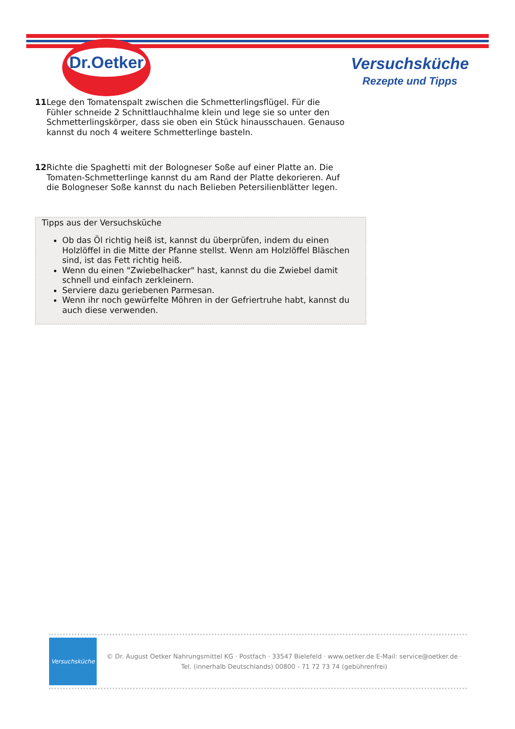Dr.Oetker
Versuchsküche
Rezepte und Tipps
11 Lege den Tomatenspalt zwischen die Schmetterlingsflügel. Für die Fühler schneide 2 Schnittlauchhalme klein und lege sie so unter den Schmetterlingskörper, dass sie oben ein Stück hinausschauen. Genauso kannst du noch 4 weitere Schmetterlinge basteln.
12 Richte die Spaghetti mit der Bologneser Soße auf einer Platte an. Die Tomaten-Schmetterlinge kannst du am Rand der Platte dekorieren. Auf die Bologneser Soße kannst du nach Belieben Petersilienblätter legen.
Tipps aus der Versuchsküche
Ob das Öl richtig heiß ist, kannst du überprüfen, indem du einen Holzlöffel in die Mitte der Pfanne stellst. Wenn am Holzlöffel Bläschen sind, ist das Fett richtig heiß.
Wenn du einen "Zwiebelhacker" hast, kannst du die Zwiebel damit schnell und einfach zerkleinern.
Serviere dazu geriebenen Parmesan.
Wenn ihr noch gewürfelte Möhren in der Gefriertruhe habt, kannst du auch diese verwenden.
Versuchsküche
© Dr. August Oetker Nahrungsmittel KG · Postfach · 33547 Bielefeld · www.oetker.de E-Mail: service@oetker.de ·
Tel. (innerhalb Deutschlands) 00800 - 71 72 73 74 (gebührenfrei)